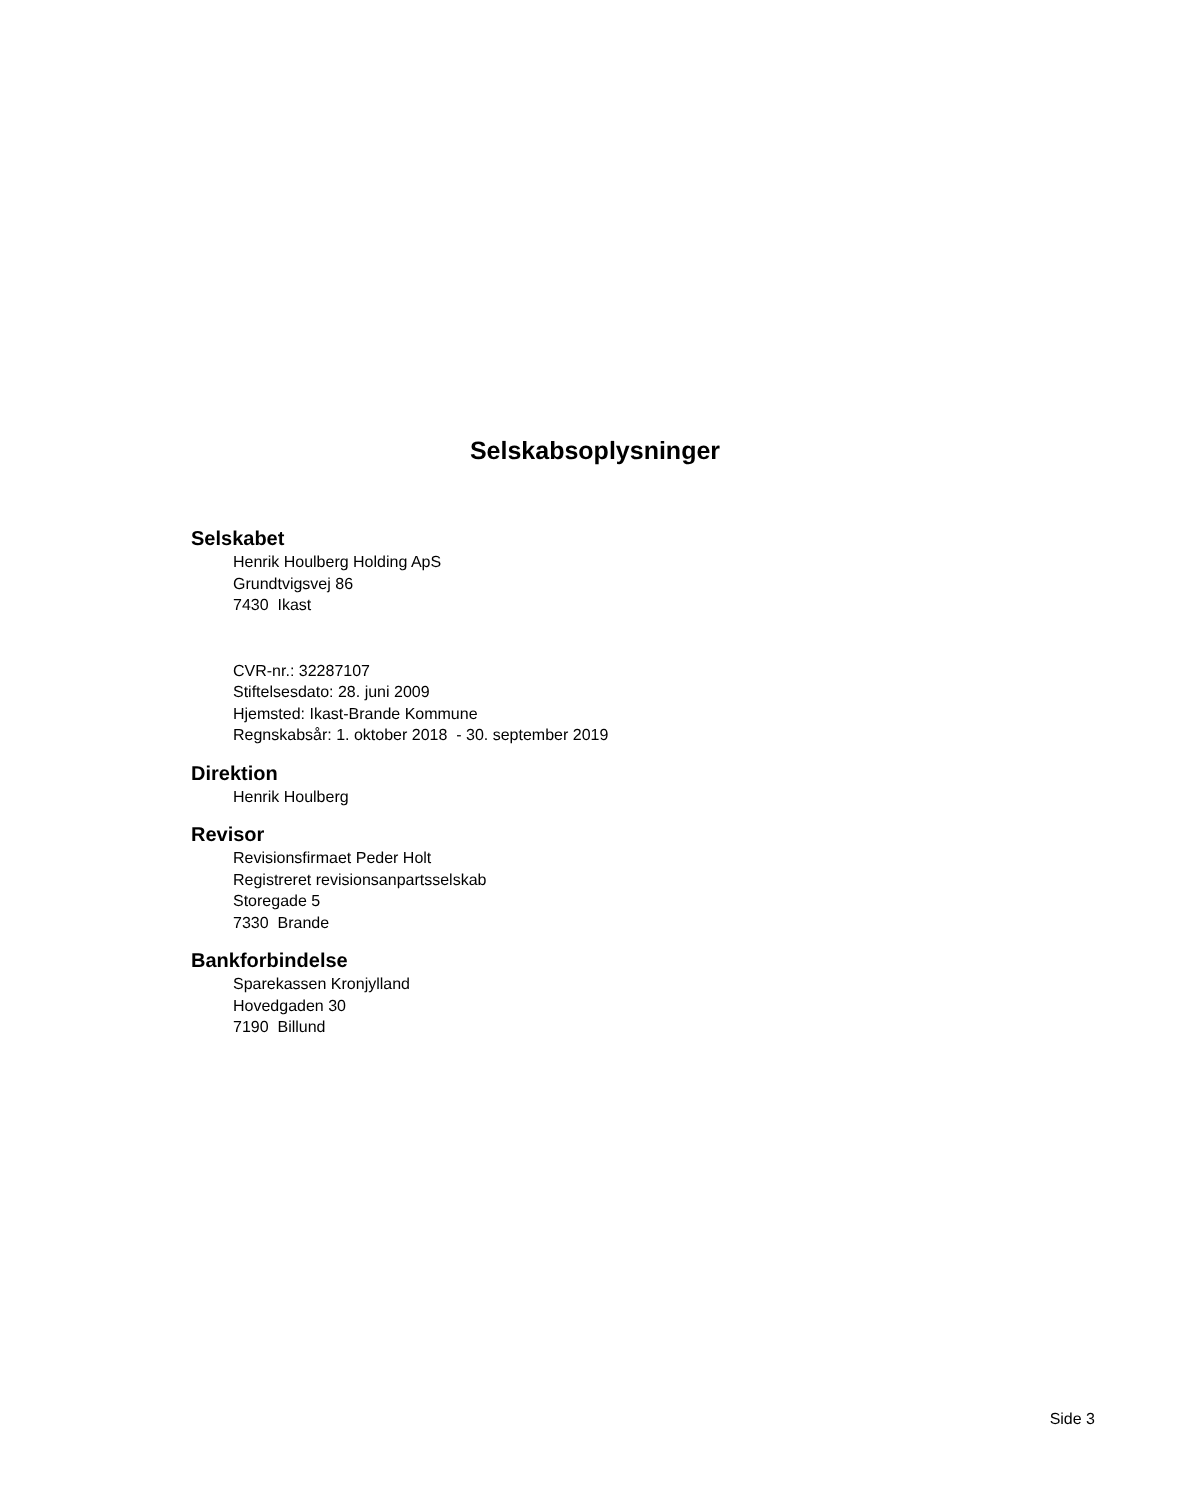Selskabsoplysninger
Selskabet
Henrik Houlberg Holding ApS
Grundtvigsvej 86
7430 Ikast
CVR-nr.: 32287107
Stiftelsesdato: 28. juni 2009
Hjemsted: Ikast-Brande Kommune
Regnskabsår: 1. oktober 2018 - 30. september 2019
Direktion
Henrik Houlberg
Revisor
Revisionsfirmaet Peder Holt
Registreret revisionsanpartsselskab
Storegade 5
7330 Brande
Bankforbindelse
Sparekassen Kronjylland
Hovedgaden 30
7190 Billund
Side 3